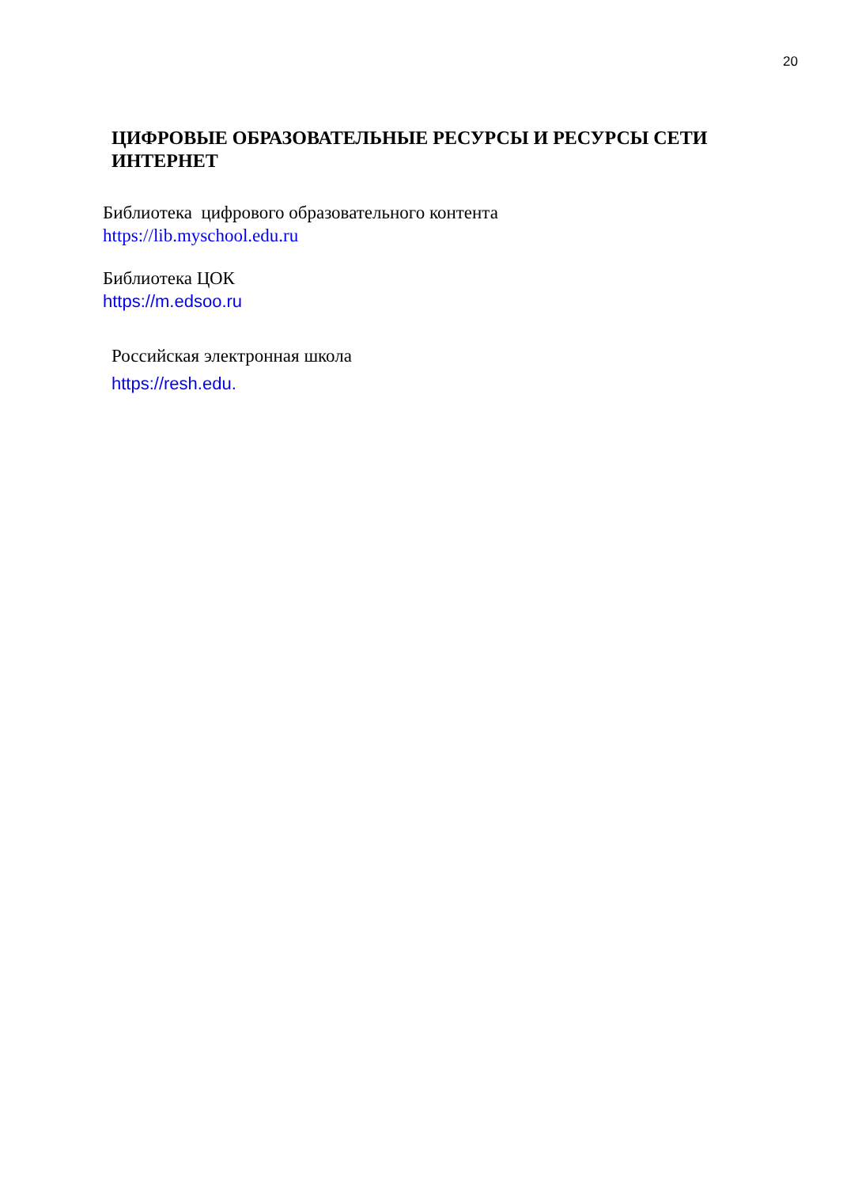20
ЦИФРОВЫЕ ОБРАЗОВАТЕЛЬНЫЕ РЕСУРСЫ И РЕСУРСЫ СЕТИ ИНТЕРНЕТ
Библиотека цифрового образовательного контента
https://lib.myschool.edu.ru
Библиотека ЦОК
https://m.edsoo.ru
Российская электронная школа
https://resh.edu.